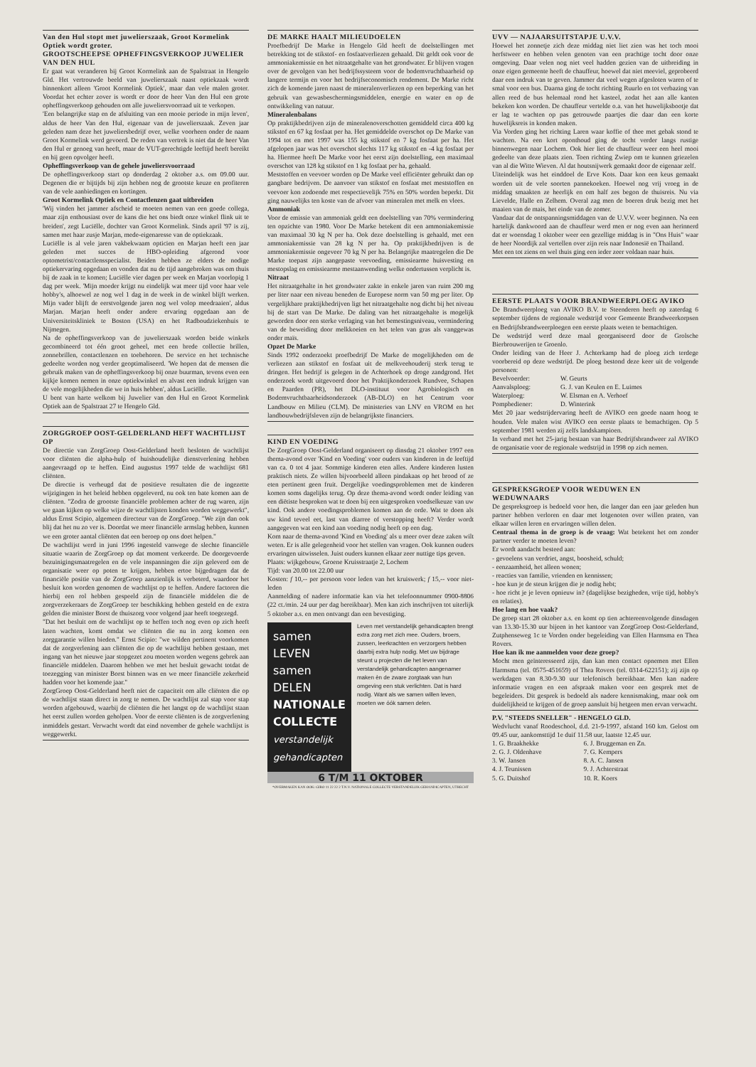Van den Hul stopt met juwelierszaak, Groot Kormelink Optiek wordt groter.
GROOTSCHEEPSE OPHEFFINGSVERKOOP JUWELIER VAN DEN HUL
Er gaat wat veranderen bij Groot Kormelink aan de Spalstraat in Hengelo Gld. Het vertrouwde beeld van juwelierszaak naast optiekzaak wordt binnenkort alleen 'Groot Kormelink Optiek', maar dan vele malen groter. Voordat het echter zover is wordt er door de heer Van den Hul een grote opheffingsverkoop gehouden om alle juweliersvoorraad uit te verkopen.
'Een belangrijke stap en de afsluiting van een mooie periode in mijn leven', aldus de heer Van den Hul, eigenaar van de juwelierszaak. Zeven jaar geleden nam deze het juweliersbedrijf over, welke voorheen onder de naam Groot Kormelink werd gevoerd. De reden van vertrek is niet dat de heer Van den Hul er genoeg van heeft, maar de VUT-gerechtigde leeftijd heeft bereikt en hij geen opvolger heeft.
Opheffingsverkoop van de gehele juweliersvoorraad
De opheffingsverkoop start op donderdag 2 oktober a.s. om 09.00 uur. Degenen die er bijtijds bij zijn hebben nog de grootste keuze en profiteren van de vele aanbiedingen en kortingen.
Groot Kormelink Optiek en Contactlenzen gaat uitbreiden
'Wij vinden het jammer afscheid te moeten nemen van een goede collega, maar zijn enthousiast over de kans die het ons biedt onze winkel flink uit te breiden', zegt Luciëlle, dochter van Groot Kormelink. Sinds april '97 is zij, samen met haar zusje Marjan, mede-eigenaresse van de optiekzaak.
Luciëlle is al vele jaren vakbekwaam opticien en Marjan heeft een jaar geleden met succes de HBO-opleiding afgerond voor optometrist/contactlensspecialist. Beiden hebben ze elders de nodige optiekervaring opgedaan en vonden dat nu de tijd aangebroken was om thuis bij de zaak in te komen; Luciëlle vier dagen per week en Marjan voorlopig 1 dag per week. 'Mijn moeder krijgt nu eindelijk wat meer tijd voor haar vele hobby's, alhoewel ze nog wel 1 dag in de week in de winkel blijft werken. Mijn vader blijft de eerstvolgende jaren nog wel volop meedraaien', aldus Marjan. Marjan heeft onder andere ervaring opgedaan aan de Universiteitskliniek te Boston (USA) en het Radboudziekenhuis te Nijmegen.
Na de opheffingsverkoop van de juwelierszaak worden beide winkels gecombineerd tot één groot geheel, met een brede collectie brillen, zonnebrillen, contactlenzen en toebehoren. De service en het technische gedeelte worden nog verder geoptimaliseerd. 'We hopen dat de mensen die gebruik maken van de opheffingsverkoop bij onze buurman, tevens even een kijkje komen nemen in onze optiekwinkel en alvast een indruk krijgen van de vele mogelijkheden die we in huis hebben', aldus Luciëlle.
U bent van harte welkom bij Juwelier van den Hul en Groot Kormelink Optiek aan de Spalstraat 27 te Hengelo Gld.
ZORGGROEP OOST-GELDERLAND HEFT WACHTLIJST OP
De directie van ZorgGroep Oost-Gelderland heeft besloten de wachtlijst voor cliënten die alpha-hulp of huishoudelijke dienstverlening hebben aangevraagd op te heffen. Eind augustus 1997 telde de wachtlijst 681 cliënten.
De directie is verheugd dat de positieve resultaten die de ingezette wijzigingen in het beleid hebben opgeleverd, nu ook ten bate komen aan de cliënten. "Zodra de grootste financiële problemen achter de rug waren, zijn we gaan kijken op welke wijze de wachtlijsten konden worden weggewerkt", aldus Ernst Scipio, algemeen directeur van de ZorgGroep. "We zijn dan ook blij dat het nu zo ver is. Doordat we meer financiële armslag hebben, kunnen we een groter aantal cliënten dat een beroep op ons doet helpen."
De wachtlijst werd in juni 1996 ingesteld vanwege de slechte financiële situatie waarin de ZorgGroep op dat moment verkeerde. De doorgevoerde bezuinigingsmaatregelen en de vele inspanningen die zijn geleverd om de organisatie weer op poten te krijgen, hebben ertoe bijgedragen dat de financiële positie van de ZorgGroep aanzienlijk is verbeterd, waardoor het besluit kon worden genomen de wachtlijst op te heffen. Andere factoren die hierbij een rol hebben gespeeld zijn de financiële middelen die de zorgverzekeraars de ZorgGroep ter beschikking hebben gesteld en de extra gelden die minister Borst de thuiszorg voor volgend jaar heeft toegezegd.
"Dat het besluit om de wachtlijst op te heffen toch nog even op zich heeft laten wachten, komt omdat we cliënten die nu in zorg komen een zorggarantie willen bieden." Ernst Scipio: "we wilden pertinent voorkomen dat de zorgverlening aan cliënten die op de wachtlijst hebben gestaan, met ingang van het nieuwe jaar stopgezet zou moeten worden wegens gebrek aan financiële middelen. Daarom hebben we met het besluit gewacht totdat de toezegging van minister Borst binnen was en we meer financiële zekerheid hadden voor het komende jaar."
ZorgGroep Oost-Gelderland heeft niet de capaciteit om alle cliënten die op de wachtlijst staan direct in zorg te nemen. De wachtlijst zal stap voor stap worden afgebouwd, waarbij de cliënten die het langst op de wachtlijst staan het eerst zullen worden geholpen. Voor de eerste cliënten is de zorgverlening inmiddels gestart. Verwacht wordt dat eind november de gehele wachtlijst is weggewerkt.
DE MARKE HAALT MILIEUDOELEN
Proefbedrijf De Marke in Hengelo Gld heeft de doelstellingen met betrekking tot de stikstof- en fosfaatverliezen gehaald. Dit geldt ook voor de ammoniakemissie en het nitraatgehalte van het grondwater. Er blijven vragen over de gevolgen van het bedrijfssysteem voor de bodemvruchtbaarheid op langere termijn en voor het bedrijfseconomisch rendement. De Marke richt zich de komende jaren naast de mineralenverliezen op een beperking van het gebruik van gewasbeschermingsmiddelen, energie en water en op de ontwikkeling van natuur.
Mineralenbalans
Op praktijkbedrijven zijn de mineralenoverschotten gemiddeld circa 400 kg stikstof en 67 kg fosfaat per ha. Het gemiddelde overschot op De Marke van 1994 tot en met 1997 was 155 kg stikstof en 7 kg fosfaat per ha. Het afgelopen jaar was het overschot slechts 117 kg stikstof en -4 kg fosfaat per ha. Hiermee heeft De Marke voor het eerst zijn doelstelling, een maximaal overschot van 128 kg stikstof en 1 kg fosfaat per ha, gehaald.
Meststoffen en veevoer worden op De Marke veel efficiënter gebruikt dan op gangbare bedrijven. De aanvoer van stikstof en fosfaat met meststoffen en veevoer kon zodoende met respectievelijk 75% en 50% worden beperkt. Dit ging nauwelijks ten koste van de afvoer van mineralen met melk en vlees.
Ammoniak
Voor de emissie van ammoniak geldt een doelstelling van 70% vermindering ten opzichte van 1980. Voor De Marke betekent dit een ammoniakemissie van maximaal 30 kg N per ha. Ook deze doelstelling is gehaald, met een ammoniakemissie van 28 kg N per ha. Op praktijkbedrijven is de ammoniakemissie ongeveer 70 kg N per ha. Belangrijke maatregelen die De Marke toepast zijn aangepaste veevoeding, emissiearme huisvesting en mestopslag en emissiearme mestaanwending welke ondertussen verplicht is.
Nitraat
Het nitraatgehalte in het grondwater zakte in enkele jaren van ruim 200 mg per liter naar een niveau beneden de Europese norm van 50 mg per liter. Op vergelijkbare praktijkbedrijven ligt het nitraatgehalte nog dicht bij het niveau bij de start van De Marke. De daling van het nitraatgehalte is mogelijk geworden door een sterke verlaging van het bemestingsniveau, vermindering van de beweiding door melkkoeien en het telen van gras als vanggewas onder maïs.
Opzet De Marke
Sinds 1992 onderzoekt proefbedrijf De Marke de mogelijkheden om de verliezen aan stikstof en fosfaat uit de melkveehouderij sterk terug te dringen. Het bedrijf is gelegen in de Achterhoek op droge zandgrond. Het onderzoek wordt uitgevoerd door het Praktijkonderzoek Rundvee, Schapen en Paarden (PR), het DLO-instituut voor Agrobiologisch en Bodemvruchtbaarheidsonderzoek (AB-DLO) en het Centrum voor Landbouw en Milieu (CLM). De ministeries van LNV en VROM en het landbouwbedrijfsleven zijn de belangrijkste financiers.
KIND EN VOEDING
De ZorgGroep Oost-Gelderland organiseert op dinsdag 21 oktober 1997 een thema-avond over 'Kind en Voeding' voor ouders van kinderen in de leeftijd van ca. 0 tot 4 jaar. Sommige kinderen eten alles. Andere kinderen lusten praktisch niets. Ze willen bijvoorbeeld alleen pindakaas op het brood of ze eten pertinent geen fruit. Dergelijke voedingsproblemen met de kinderen komen soms dagelijks terug. Op deze thema-avond wordt onder leiding van een diëtiste besproken wat te doen bij een uitgesproken voedselkeuze van uw kind. Ook andere voedingsproblemen komen aan de orde. Wat te doen als uw kind teveel eet, last van diarree of verstopping heeft? Verder wordt aangegeven wat een kind aan voeding nodig heeft op een dag.
Kom naar de thema-avond 'Kind en Voeding' als u meer over deze zaken wilt weten. Er is alle gelegenheid voor het stellen van vragen. Ook kunnen ouders ervaringen uitwisselen. Juist ouders kunnen elkaar zeer nuttige tips geven.
Plaats: wijkgebouw, Groene Kruisstraatje 2, Lochem
Tijd: van 20.00 tot 22.00 uur
Kosten: f 10,-- per persoon voor leden van het kruiswerk; f 15,-- voor niet-leden
Aanmelding of nadere informatie kan via het telefoonnummer 0900-8806 (22 ct./min. 24 uur per dag bereikbaar). Men kan zich inschrijven tot uiterlijk 5 oktober a.s. en men ontvangt dan een bevestiging.
samen
LEVEN
samen
DELEN
NATIONALE COLLECTE
verstandelijk gehandicapten
Leven met verstandelijk gehandicapten brengt extra zorg met zich mee. Ouders, broers, zussen, leerkrachten en verzorgers hebben daarbij extra hulp nodig. Met uw bijdrage steunt u projecten die het leven van verstandelijk gehandicapten aangenamer maken èn de zware zorgtaak van hun omgeving een stuk verlichten. Dat is hard nodig. Want als we samen willen leven, moeten we óók samen delen.
6 T/M 11 OKTOBER
*OVERMAKEN KAN OOK: GIRO 11 22 22 2 T.N.V. NATIONALE COLLECTE VERSTANDELIJK GEHANDICAPTEN, UTRECHT
UVV — NAJAARSUITSTAPJE U.V.V.
Hoewel het zonnetje zich deze middag niet liet zien was het toch mooi herfstweer en hebben velen genoten van een prachtige tocht door onze omgeving. Daar velen nog niet veel hadden gezien van de uitbreiding in onze eigen gemeente heeft de chauffeur, hoewel dat niet meeviel, geprobeerd daar een indruk van te geven. Jammer dat veel wegen afgesloten waren of te smal voor een bus. Daarna ging de tocht richting Ruurlo en tot verbazing van allen reed de bus helemaal rond het kasteel, zodat het aan alle kanten bekeken kon worden. De chauffeur vertelde o.a. van het huwelijksbootje dat er lag te wachten op pas getrouwde paartjes die daar dan een korte huwelijksreis in konden maken.
Via Vorden ging het richting Laren waar koffie of thee met gebak stond te wachten. Na een kort oponthoud ging de tocht verder langs rustige binnenwegen naar Lochem. Ook hier liet de chauffeur weer een heel mooi gedeelte van deze plaats zien. Toen richting Zwiep om te kunnen griezelen van al die Witte Wieven. Al dat houtsnijwerk gemaakt door de eigenaar zelf.
Uiteindelijk was het einddoel de Erve Kots. Daar kon een keus gemaakt worden uit de vele soorten pannekoeken. Hoewel nog vrij vroeg in de middag smaakten ze heerlijk en om half zes begon de thuisreis. Nu via Lievelde, Halle en Zelhem. Overal zag men de boeren druk bezig met het maaien van de mais, het einde van de zomer.
Vandaar dat de ontspanningsmiddagen van de U.V.V. weer beginnen. Na een hartelijk dankwoord aan de chauffeur werd men er nog even aan herinnerd dat er woensdag 1 oktober weer een gezellige middag is in "Ons Huis" waar de heer Noordijk zal vertellen over zijn reis naar Indonesië en Thailand.
Met een tot ziens en wel thuis ging een ieder zeer voldaan naar huis.
EERSTE PLAATS VOOR BRANDWEERPLOEG AVIKO
De Brandweerploeg van AVIKO B.V. te Steenderen heeft op zaterdag 6 september tijdens de regionale wedstrijd voor Gemeente Brandweerkorpsen en Bedrijfsbrandweerploegen een eerste plaats weten te bemachtigen.
De wedstrijd werd deze maal georganiseerd door de Grolsche Bierbrouwerijen te Groenlo.
Onder leiding van de Heer J. Achterkamp had de ploeg zich terdege voorbereid op deze wedstrijd. De ploeg bestond deze keer uit de volgende personen:
| Bevelvoerder: | W. Geurts |
| Aanvalsploeg: | G. J. van Keulen en E. Luimes |
| Waterploeg: | W. Elsman en A. Verhoef |
| Pompbediener: | D. Winterink |
Met 20 jaar wedstrijdervaring heeft de AVIKO een goede naam hoog te houden. Vele malen wist AVIKO een eerste plaats te bemachtigen. Op 5 september 1981 werden zij zelfs landskampioen.
In verband met het 25-jarig bestaan van haar Bedrijfsbrandweer zal AVIKO de organisatie voor de regionale wedstrijd in 1998 op zich nemen.
GESPREKSGROEP VOOR WEDUWEN EN WEDUWNAARS
De gespreksgroep is bedoeld voor hen, die langer dan een jaar geleden hun partner hebben verloren en daar met lotgenoten over willen praten, van elkaar willen leren en ervaringen willen delen.
Centraal thema in de groep is de vraag: Wat betekent het om zonder partner verder te moeten leven?
Er wordt aandacht besteed aan:
- gevoelens van verdriet, angst, boosheid, schuld;
- eenzaamheid, het alleen wonen;
- reacties van familie, vrienden en kennissen;
- hoe kun je de steun krijgen die je nodig hebt;
- hoe richt je je leven opnieuw in? (dagelijkse bezigheden, vrije tijd, hobby's en relaties).
Hoe lang en hoe vaak?
De groep start 28 oktober a.s. en komt op tien achtereenvolgende dinsdagen van 13.30-15.30 uur bijeen in het kantoor van ZorgGroep Oost-Gelderland, Zutphenseweg 1c te Vorden onder begeleiding van Ellen Harmsma en Thea Rovers.
Hoe kan ik me aanmelden voor deze groep?
Mocht men geïnteresseerd zijn, dan kan men contact opnemen met Ellen Harmsma (tel. 0575-451659) of Thea Rovers (tel. 0314-622151); zij zijn op werkdagen van 8.30-9.30 uur telefonisch bereikbaar. Men kan nadere informatie vragen en een afspraak maken voor een gesprek met de begeleiders. Dit gesprek is bedoeld als nadere kennismaking, maar ook om duidelijkheid te krijgen of de groep aansluit bij hetgeen men ervan verwacht.
P.V. "STEEDS SNELLER" - HENGELO GLD.
Wedvlucht vanaf Roodeschool, d.d. 21-9-1997, afstand 160 km. Gelost om 09.45 uur, aankomsttijd 1e duif 11.58 uur, laatste 12.45 uur.
| 1. G. Braakhekke | 6. J. Bruggeman en Zn. |
| 2. G. J. Oldenhave | 7. G. Kempers |
| 3. W. Jansen | 8. A. C. Jansen |
| 4. J. Teunissen | 9. J. Achterstraat |
| 5. G. Duitshof | 10. R. Koers |